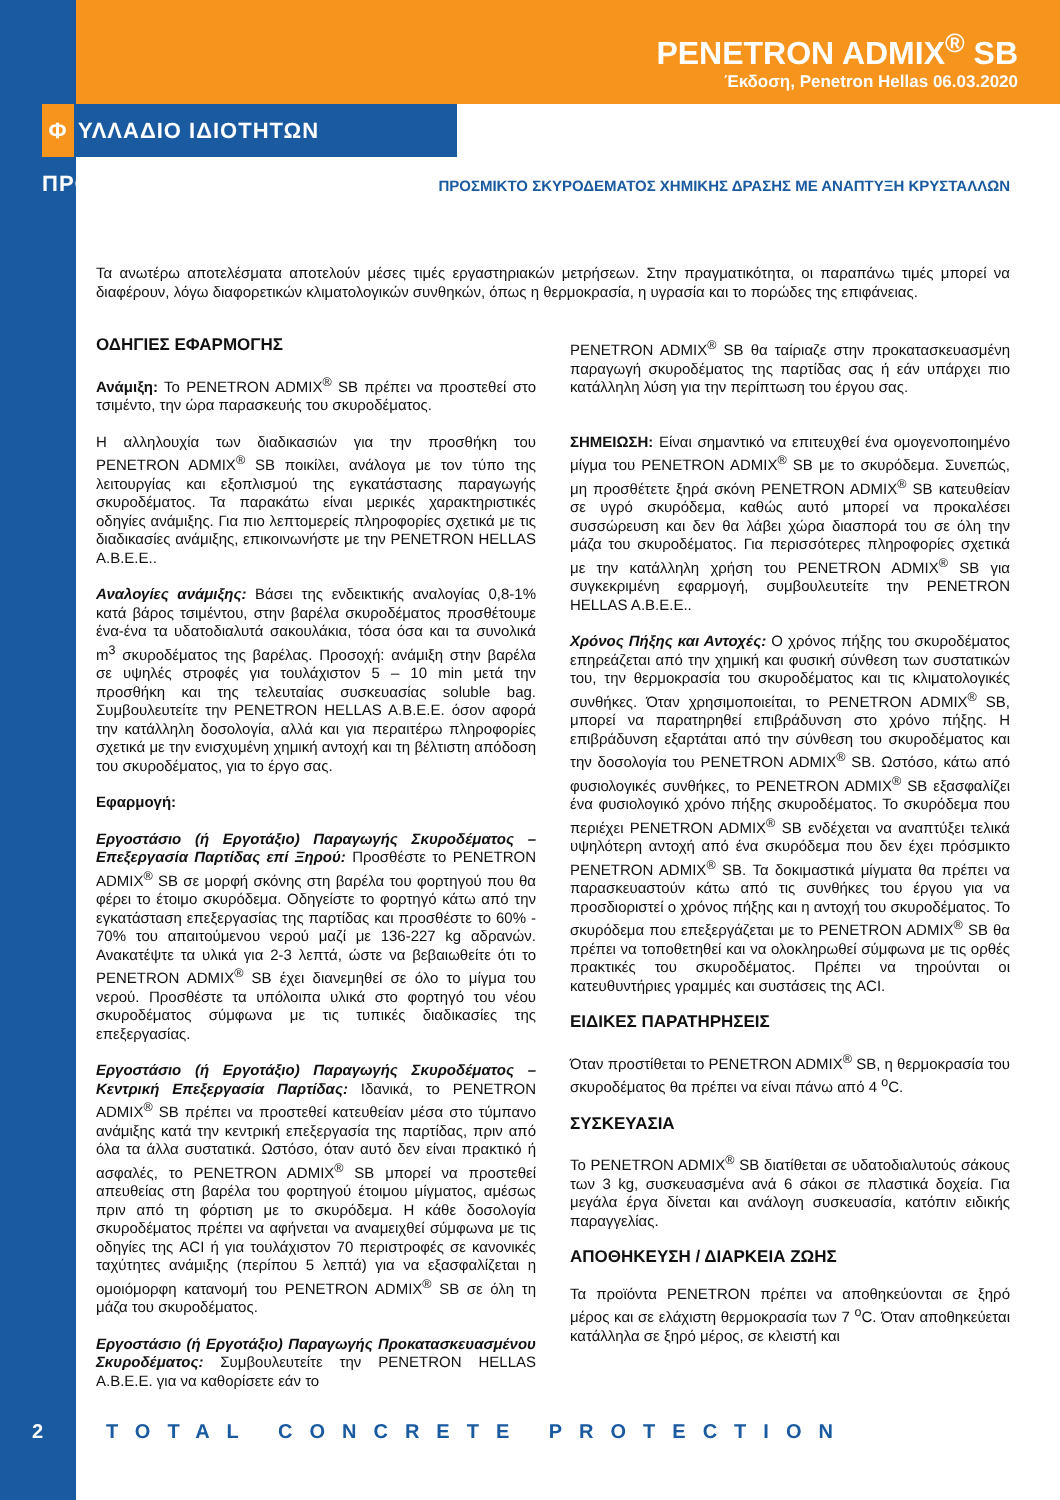PENETRON ADMIX<sup>®</sup> SB
Έκδοση, Penetron Hellas 06.03.2020
Φ ΥΛΛΑΔΙΟ ΙΔΙΟΤΗΤΩΝ ΠΡΟΪΟΝΤΟΣ
ΠΡΟΣΜΙΚΤΟ ΣΚΥΡΟΔΕΜΑΤΟΣ ΧΗΜΙΚΗΣ ΔΡΑΣΗΣ ΜΕ ΑΝΑΠΤΥΞΗ ΚΡΥΣΤΑΛΛΩΝ
Τα ανωτέρω αποτελέσματα αποτελούν μέσες τιμές εργαστηριακών μετρήσεων. Στην πραγματικότητα, οι παραπάνω τιμές μπορεί να διαφέρουν, λόγω διαφορετικών κλιματολογικών συνθηκών, όπως η θερμοκρασία, η υγρασία και το πορώδες της επιφάνειας.
ΟΔΗΓΙΕΣ ΕΦΑΡΜΟΓΗΣ
Ανάμιξη: Το PENETRON ADMIX<sup>®</sup> SB πρέπει να προστεθεί στο τσιμέντο, την ώρα παρασκευής του σκυροδέματος.
Η αλληλουχία των διαδικασιών για την προσθήκη του PENETRON ADMIX<sup>®</sup> SB ποικίλει, ανάλογα με τον τύπο της λειτουργίας και εξοπλισμού της εγκατάστασης παραγωγής σκυροδέματος. Τα παρακάτω είναι μερικές χαρακτηριστικές οδηγίες ανάμιξης. Για πιο λεπτομερείς πληροφορίες σχετικά με τις διαδικασίες ανάμιξης, επικοινωνήστε με την PENETRON HELLAS A.B.E.E..
Αναλογίες ανάμιξης: Βάσει της ενδεικτικής αναλογίας 0,8-1% κατά βάρος τσιμέντου, στην βαρέλα σκυροδέματος προσθέτουμε ένα-ένα τα υδατοδιαλυτά σακουλάκια, τόσα όσα και τα συνολικά m<sup>3</sup> σκυροδέματος της βαρέλας. Προσοχή: ανάμιξη στην βαρέλα σε υψηλές στροφές για τουλάχιστον 5 – 10 min μετά την προσθήκη και της τελευταίας συσκευασίας soluble bag. Συμβουλευτείτε την PENETRON HELLAS A.B.E.E. όσον αφορά την κατάλληλη δοσολογία, αλλά και για περαιτέρω πληροφορίες σχετικά με την ενισχυμένη χημική αντοχή και τη βέλτιστη απόδοση του σκυροδέματος, για το έργο σας.
Εφαρμογή:
Εργοστάσιο (ή Εργοτάξιο) Παραγωγής Σκυροδέματος – Επεξεργασία Παρτίδας επί Ξηρού: Προσθέστε το PENETRON ADMIX<sup>®</sup> SB σε μορφή σκόνης στη βαρέλα του φορτηγού που θα φέρει το έτοιμο σκυρόδεμα. Οδηγείστε το φορτηγό κάτω από την εγκατάσταση επεξεργασίας της παρτίδας και προσθέστε το 60% - 70% του απαιτούμενου νερού μαζί με 136-227 kg αδρανών. Ανακατέψτε τα υλικά για 2-3 λεπτά, ώστε να βεβαιωθείτε ότι το PENETRON ADMIX<sup>®</sup> SB έχει διανεμηθεί σε όλο το μίγμα του νερού. Προσθέστε τα υπόλοιπα υλικά στο φορτηγό του νέου σκυροδέματος σύμφωνα με τις τυπικές διαδικασίες της επεξεργασίας.
Εργοστάσιο (ή Εργοτάξιο) Παραγωγής Σκυροδέματος – Κεντρική Επεξεργασία Παρτίδας: Ιδανικά, το PENETRON ADMIX<sup>®</sup> SB πρέπει να προστεθεί κατευθείαν μέσα στο τύμπανο ανάμιξης κατά την κεντρική επεξεργασία της παρτίδας, πριν από όλα τα άλλα συστατικά. Ωστόσο, όταν αυτό δεν είναι πρακτικό ή ασφαλές, το PENETRON ADMIX<sup>®</sup> SB μπορεί να προστεθεί απευθείας στη βαρέλα του φορτηγού έτοιμου μίγματος, αμέσως πριν από τη φόρτιση με το σκυρόδεμα. Η κάθε δοσολογία σκυροδέματος πρέπει να αφήνεται να αναμειχθεί σύμφωνα με τις οδηγίες της ACI ή για τουλάχιστον 70 περιστροφές σε κανονικές ταχύτητες ανάμιξης (περίπου 5 λεπτά) για να εξασφαλίζεται η ομοιόμορφη κατανομή του PENETRON ADMIX<sup>®</sup> SB σε όλη τη μάζα του σκυροδέματος.
Εργοστάσιο (ή Εργοτάξιο) Παραγωγής Προκατασκευασμένου Σκυροδέματος: Συμβουλευτείτε την PENETRON HELLAS A.B.E.E. για να καθορίσετε εάν το
PENETRON ADMIX<sup>®</sup> SB θα ταίριαζε στην προκατασκευασμένη παραγωγή σκυροδέματος της παρτίδας σας ή εάν υπάρχει πιο κατάλληλη λύση για την περίπτωση του έργου σας.
ΣΗΜΕΙΩΣΗ: Είναι σημαντικό να επιτευχθεί ένα ομογενοποιημένο μίγμα του PENETRON ADMIX<sup>®</sup> SB με το σκυρόδεμα. Συνεπώς, μη προσθέτετε ξηρά σκόνη PENETRON ADMIX<sup>®</sup> SB κατευθείαν σε υγρό σκυρόδεμα, καθώς αυτό μπορεί να προκαλέσει συσσώρευση και δεν θα λάβει χώρα διασπορά του σε όλη την μάζα του σκυροδέματος. Για περισσότερες πληροφορίες σχετικά με την κατάλληλη χρήση του PENETRON ADMIX<sup>®</sup> SB για συγκεκριμένη εφαρμογή, συμβουλευτείτε την PENETRON HELLAS A.B.E.E..
Χρόνος Πήξης και Αντοχές: Ο χρόνος πήξης του σκυροδέματος επηρεάζεται από την χημική και φυσική σύνθεση των συστατικών του, την θερμοκρασία του σκυροδέματος και τις κλιματολογικές συνθήκες. Όταν χρησιμοποιείται, το PENETRON ADMIX<sup>®</sup> SB, μπορεί να παρατηρηθεί επιβράδυνση στο χρόνο πήξης. Η επιβράδυνση εξαρτάται από την σύνθεση του σκυροδέματος και την δοσολογία του PENETRON ADMIX<sup>®</sup> SB. Ωστόσο, κάτω από φυσιολογικές συνθήκες, το PENETRON ADMIX<sup>®</sup> SB εξασφαλίζει ένα φυσιολογικό χρόνο πήξης σκυροδέματος. Το σκυρόδεμα που περιέχει PENETRON ADMIX<sup>®</sup> SB ενδέχεται να αναπτύξει τελικά υψηλότερη αντοχή από ένα σκυρόδεμα που δεν έχει πρόσμικτο PENETRON ADMIX<sup>®</sup> SB. Τα δοκιμαστικά μίγματα θα πρέπει να παρασκευαστούν κάτω από τις συνθήκες του έργου για να προσδιοριστεί ο χρόνος πήξης και η αντοχή του σκυροδέματος. Το σκυρόδεμα που επεξεργάζεται με το PENETRON ADMIX<sup>®</sup> SB θα πρέπει να τοποθετηθεί και να ολοκληρωθεί σύμφωνα με τις ορθές πρακτικές του σκυροδέματος. Πρέπει να τηρούνται οι κατευθυντήριες γραμμές και συστάσεις της ACI.
ΕΙΔΙΚΕΣ ΠΑΡΑΤΗΡΗΣΕΙΣ
Όταν προστίθεται το PENETRON ADMIX<sup>®</sup> SB, η θερμοκρασία του σκυροδέματος θα πρέπει να είναι πάνω από 4 <sup>o</sup>C.
ΣΥΣΚΕΥΑΣΙΑ
Το PENETRON ADMIX<sup>®</sup> SB διατίθεται σε υδατοδιαλυτούς σάκους των 3 kg, συσκευασμένα ανά 6 σάκοι σε πλαστικά δοχεία. Για μεγάλα έργα δίνεται και ανάλογη συσκευασία, κατόπιν ειδικής παραγγελίας.
ΑΠΟΘΗΚΕΥΣΗ / ΔΙΑΡΚΕΙΑ ΖΩΗΣ
Τα προϊόντα PENETRON πρέπει να αποθηκεύονται σε ξηρό μέρος και σε ελάχιστη θερμοκρασία των 7 <sup>o</sup>C. Όταν αποθηκεύεται κατάλληλα σε ξηρό μέρος, σε κλειστή και
2 TOTAL CONCRETE PROTECTION